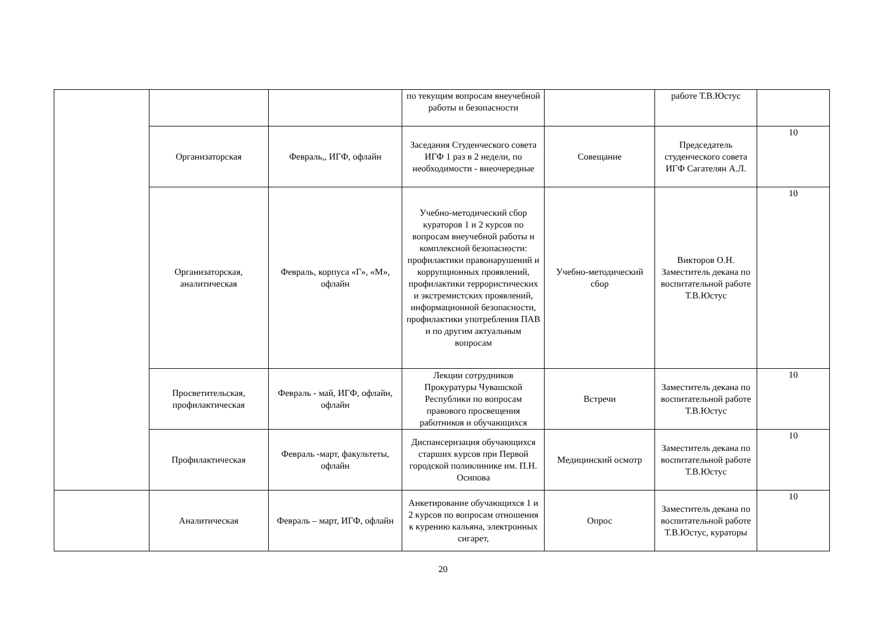| | | | по текущим вопросам внеучебной работы и безопасности | | работе Т.В.Юстус | |
| | Организаторская | Февраль,, ИГФ, офлайн | Заседания Студенческого совета ИГФ 1 раз в 2 недели, по необходимости - внеочередные | Совещание | Председатель студенческого совета ИГФ Сагателян А.Л. | 10 |
| | Организаторская, аналитическая | Февраль, корпуса «Г», «М», офлайн | Учебно-методический сбор кураторов 1 и 2 курсов по вопросам внеучебной работы и комплексной безопасности: профилактики правонарушений и коррупционных проявлений, профилактики террористических и экстремистских проявлений, информационной безопасности, профилактики употребления ПАВ и по другим актуальным вопросам | Учебно-методический сбор | Викторов О.Н. Заместитель декана по воспитательной работе Т.В.Юстус | 10 |
| | Просветительская, профилактическая | Февраль - май, ИГФ, офлайн, офлайн | Лекции сотрудников Прокуратуры Чувашской Республики по вопросам правового просвещения работников и обучающихся | Встречи | Заместитель декана по воспитательной работе Т.В.Юстус | 10 |
| | Профилактическая | Февраль -март, факультеты, офлайн | Диспансеризация обучающихся старших курсов при Первой городской поликлинике им. П.Н. Осипова | Медицинский осмотр | Заместитель декана по воспитательной работе Т.В.Юстус | 10 |
| | Аналитическая | Февраль – март, ИГФ, офлайн | Анкетирование обучающихся 1 и 2 курсов по вопросам отношения к курению кальяна, электронных сигарет, | Опрос | Заместитель декана по воспитательной работе Т.В.Юстус, кураторы | 10 |
20